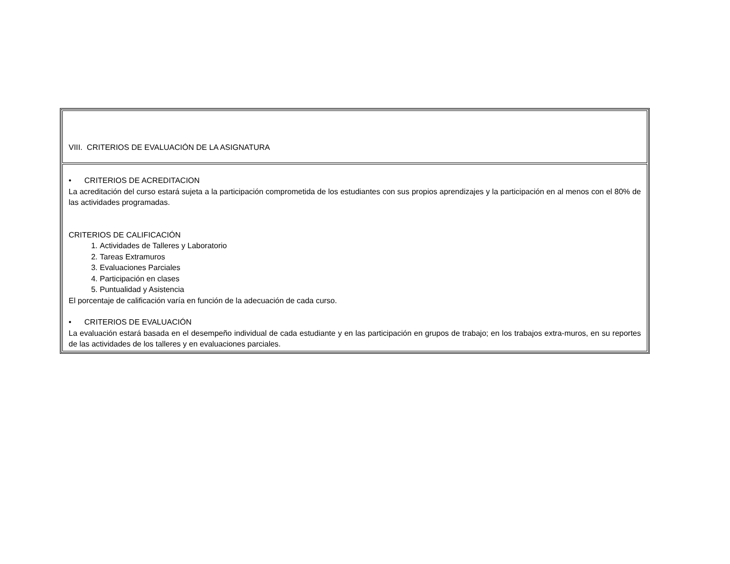| VIII. CRITERIOS DE EVALUACIÓN DE LA ASIGNATURA |
| • CRITERIOS DE ACREDITACION La acreditación del curso estará sujeta a la participación comprometida de los estudiantes con sus propios aprendizajes y la participación en al menos con el 80% de las actividades programadas. CRITERIOS DE CALIFICACIÓN 1. Actividades de Talleres y Laboratorio 2. Tareas Extramuros 3. Evaluaciones Parciales 4. Participación en clases 5. Puntualidad y Asistencia El porcentaje de calificación varía en función de la adecuación de cada curso. • CRITERIOS DE EVALUACIÓN La evaluación estará basada en el desempeño individual de cada estudiante y en las participación en grupos de trabajo; en los trabajos extra-muros, en su reportes de las actividades de los talleres y en evaluaciones parciales. |